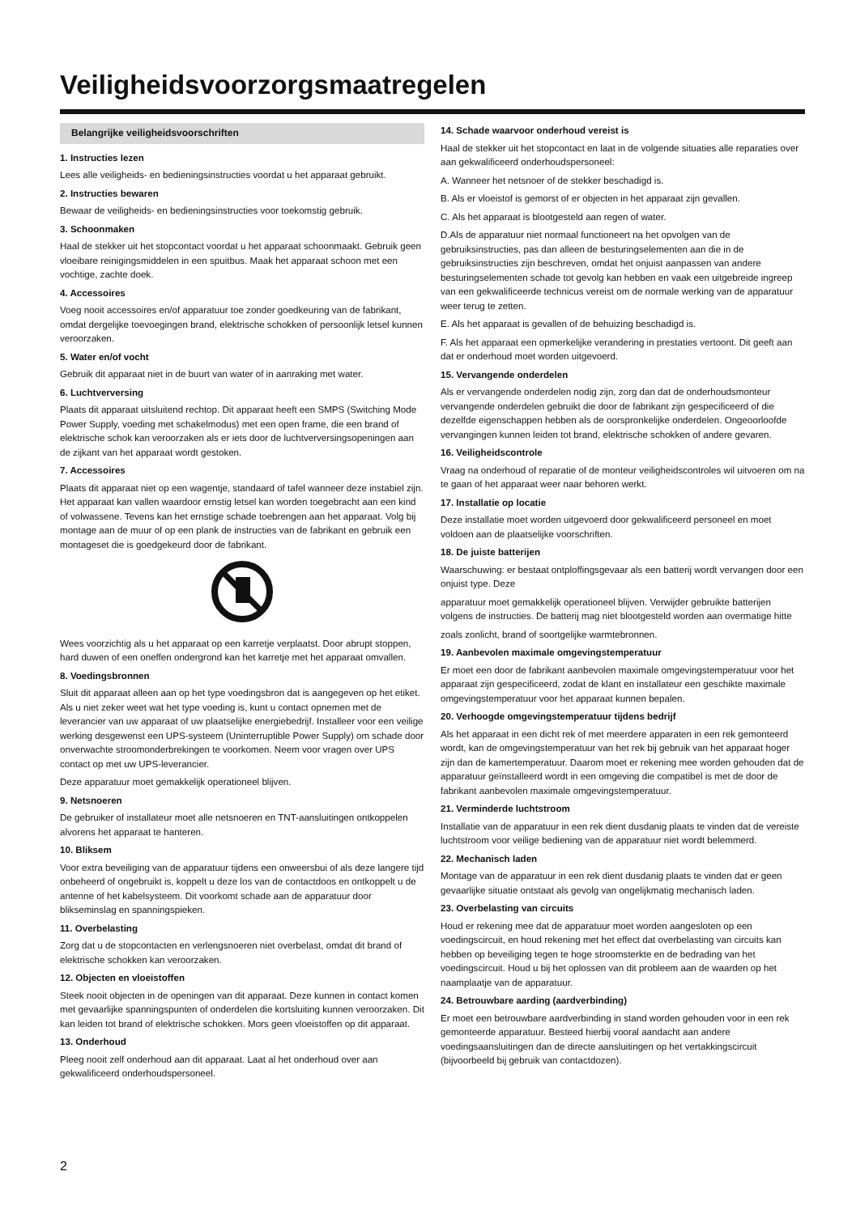Veiligheidsvoorzorgsmaatregelen
Belangrijke veiligheidsvoorschriften
1. Instructies lezen
Lees alle veiligheids- en bedieningsinstructies voordat u het apparaat gebruikt.
2. Instructies bewaren
Bewaar de veiligheids- en bedieningsinstructies voor toekomstig gebruik.
3. Schoonmaken
Haal de stekker uit het stopcontact voordat u het apparaat schoonmaakt. Gebruik geen vloeibare reinigingsmiddelen in een spuitbus. Maak het apparaat schoon met een vochtige, zachte doek.
4. Accessoires
Voeg nooit accessoires en/of apparatuur toe zonder goedkeuring van de fabrikant, omdat dergelijke toevoegingen brand, elektrische schokken of persoonlijk letsel kunnen veroorzaken.
5. Water en/of vocht
Gebruik dit apparaat niet in de buurt van water of in aanraking met water.
6. Luchtverversing
Plaats dit apparaat uitsluitend rechtop. Dit apparaat heeft een SMPS (Switching Mode Power Supply, voeding met schakelmodus) met een open frame, die een brand of elektrische schok kan veroorzaken als er iets door de luchtverversingsopeningen aan de zijkant van het apparaat wordt gestoken.
7. Accessoires
Plaats dit apparaat niet op een wagentje, standaard of tafel wanneer deze instabiel zijn. Het apparaat kan vallen waardoor ernstig letsel kan worden toegebracht aan een kind of volwassene. Tevens kan het ernstige schade toebrengen aan het apparaat. Volg bij montage aan de muur of op een plank de instructies van de fabrikant en gebruik een montageset die is goedgekeurd door de fabrikant.
Wees voorzichtig als u het apparaat op een karretje verplaatst. Door abrupt stoppen, hard duwen of een oneffen ondergrond kan het karretje met het apparaat omvallen.
8. Voedingsbronnen
Sluit dit apparaat alleen aan op het type voedingsbron dat is aangegeven op het etiket. Als u niet zeker weet wat het type voeding is, kunt u contact opnemen met de leverancier van uw apparaat of uw plaatselijke energiebedrijf. Installeer voor een veilige werking desgewenst een UPS-systeem (Uninterruptible Power Supply) om schade door onverwachte stroomonderbrekingen te voorkomen. Neem voor vragen over UPS contact op met uw UPS-leverancier.
Deze apparatuur moet gemakkelijk operationeel blijven.
9. Netsnoeren
De gebruiker of installateur moet alle netsnoeren en TNT-aansluitingen ontkoppelen alvorens het apparaat te hanteren.
10. Bliksem
Voor extra beveiliging van de apparatuur tijdens een onweersbui of als deze langere tijd onbeheerd of ongebruikt is, koppelt u deze los van de contactdoos en ontkoppelt u de antenne of het kabelsysteem. Dit voorkomt schade aan de apparatuur door blikseminslag en spanningspieken.
11. Overbelasting
Zorg dat u de stopcontacten en verlengsnoeren niet overbelast, omdat dit brand of elektrische schokken kan veroorzaken.
12. Objecten en vloeistoffen
Steek nooit objecten in de openingen van dit apparaat. Deze kunnen in contact komen met gevaarlijke spanningspunten of onderdelen die kortsluiting kunnen veroorzaken. Dit kan leiden tot brand of elektrische schokken. Mors geen vloeistoffen op dit apparaat.
13. Onderhoud
Pleeg nooit zelf onderhoud aan dit apparaat. Laat al het onderhoud over aan gekwalificeerd onderhoudspersoneel.
14. Schade waarvoor onderhoud vereist is
Haal de stekker uit het stopcontact en laat in de volgende situaties alle reparaties over aan gekwalificeerd onderhoudspersoneel:
A. Wanneer het netsnoer of de stekker beschadigd is.
B. Als er vloeistof is gemorst of er objecten in het apparaat zijn gevallen.
C. Als het apparaat is blootgesteld aan regen of water.
D.Als de apparatuur niet normaal functioneert na het opvolgen van de gebruiksinstructies, pas dan alleen de besturingselementen aan die in de gebruiksinstructies zijn beschreven, omdat het onjuist aanpassen van andere besturingselementen schade tot gevolg kan hebben en vaak een uitgebreide ingreep van een gekwalificeerde technicus vereist om de normale werking van de apparatuur weer terug te zetten.
E. Als het apparaat is gevallen of de behuizing beschadigd is.
F. Als het apparaat een opmerkelijke verandering in prestaties vertoont. Dit geeft aan dat er onderhoud moet worden uitgevoerd.
15. Vervangende onderdelen
Als er vervangende onderdelen nodig zijn, zorg dan dat de onderhoudsmonteur vervangende onderdelen gebruikt die door de fabrikant zijn gespecificeerd of die dezelfde eigenschappen hebben als de oorspronkelijke onderdelen. Ongeoorloofde vervangingen kunnen leiden tot brand, elektrische schokken of andere gevaren.
16. Veiligheidscontrole
Vraag na onderhoud of reparatie of de monteur veiligheidscontroles wil uitvoeren om na te gaan of het apparaat weer naar behoren werkt.
17. Installatie op locatie
Deze installatie moet worden uitgevoerd door gekwalificeerd personeel en moet voldoen aan de plaatselijke voorschriften.
18. De juiste batterijen
Waarschuwing: er bestaat ontploffingsgevaar als een batterij wordt vervangen door een onjuist type. Deze
apparatuur moet gemakkelijk operationeel blijven. Verwijder gebruikte batterijen volgens de instructies. De batterij mag niet blootgesteld worden aan overmatige hitte
zoals zonlicht, brand of soortgelijke warmtebronnen.
19. Aanbevolen maximale omgevingstemperatuur
Er moet een door de fabrikant aanbevolen maximale omgevingstemperatuur voor het apparaat zijn gespecificeerd, zodat de klant en installateur een geschikte maximale omgevingstemperatuur voor het apparaat kunnen bepalen.
20. Verhoogde omgevingstemperatuur tijdens bedrijf
Als het apparaat in een dicht rek of met meerdere apparaten in een rek gemonteerd wordt, kan de omgevingstemperatuur van het rek bij gebruik van het apparaat hoger zijn dan de kamertemperatuur. Daarom moet er rekening mee worden gehouden dat de apparatuur geïnstalleerd wordt in een omgeving die compatibel is met de door de fabrikant aanbevolen maximale omgevingstemperatuur.
21. Verminderde luchtstroom
Installatie van de apparatuur in een rek dient dusdanig plaats te vinden dat de vereiste luchtstroom voor veilige bediening van de apparatuur niet wordt belemmerd.
22. Mechanisch laden
Montage van de apparatuur in een rek dient dusdanig plaats te vinden dat er geen gevaarlijke situatie ontstaat als gevolg van ongelijkmatig mechanisch laden.
23. Overbelasting van circuits
Houd er rekening mee dat de apparatuur moet worden aangesloten op een voedingscircuit, en houd rekening met het effect dat overbelasting van circuits kan hebben op beveiliging tegen te hoge stroomsterkte en de bedrading van het voedingscircuit. Houd u bij het oplossen van dit probleem aan de waarden op het naamplaatje van de apparatuur.
24. Betrouwbare aarding (aardverbinding)
Er moet een betrouwbare aardverbinding in stand worden gehouden voor in een rek gemonteerde apparatuur. Besteed hierbij vooral aandacht aan andere voedingsaansluitingen dan de directe aansluitingen op het vertakkingscircuit (bijvoorbeeld bij gebruik van contactdozen).
2